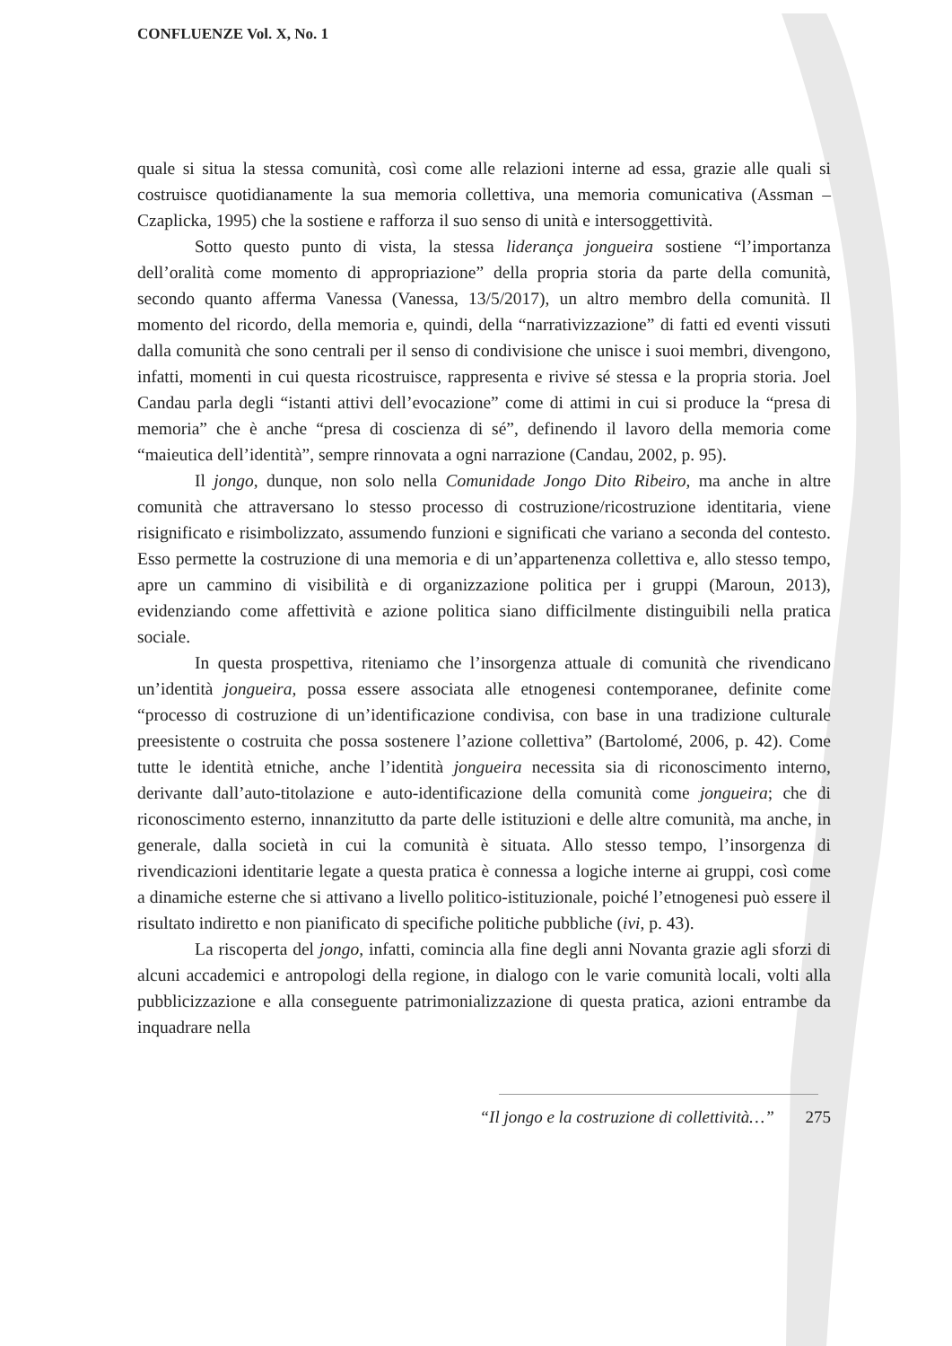CONFLUENZE Vol. X, No. 1
quale si situa la stessa comunità, così come alle relazioni interne ad essa, grazie alle quali si costruisce quotidianamente la sua memoria collettiva, una memoria comunicativa (Assman – Czaplicka, 1995) che la sostiene e rafforza il suo senso di unità e intersoggettività.
Sotto questo punto di vista, la stessa liderança jongueira sostiene “l’importanza dell’oralità come momento di appropriazione” della propria storia da parte della comunità, secondo quanto afferma Vanessa (Vanessa, 13/5/2017), un altro membro della comunità. Il momento del ricordo, della memoria e, quindi, della “narrativizzazione” di fatti ed eventi vissuti dalla comunità che sono centrali per il senso di condivisione che unisce i suoi membri, divengono, infatti, momenti in cui questa ricostruisce, rappresenta e rivive sé stessa e la propria storia. Joel Candau parla degli “istanti attivi dell’evocazione” come di attimi in cui si produce la “presa di memoria” che è anche “presa di coscienza di sé”, definendo il lavoro della memoria come “maieutica dell’identità”, sempre rinnovata a ogni narrazione (Candau, 2002, p. 95).
Il jongo, dunque, non solo nella Comunidade Jongo Dito Ribeiro, ma anche in altre comunità che attraversano lo stesso processo di costruzione/ricostruzione identitaria, viene risignificato e risimbolizzato, assumendo funzioni e significati che variano a seconda del contesto. Esso permette la costruzione di una memoria e di un’appartenenza collettiva e, allo stesso tempo, apre un cammino di visibilità e di organizzazione politica per i gruppi (Maroun, 2013), evidenziando come affettività e azione politica siano difficilmente distinguibili nella pratica sociale.
In questa prospettiva, riteniamo che l’insorgenza attuale di comunità che rivendicano un’identità jongueira, possa essere associata alle etnogenesi contemporanee, definite come “processo di costruzione di un’identificazione condivisa, con base in una tradizione culturale preesistente o costruita che possa sostenere l’azione collettiva” (Bartolomé, 2006, p. 42). Come tutte le identità etniche, anche l’identità jongueira necessita sia di riconoscimento interno, derivante dall’auto-titolazione e auto-identificazione della comunità come jongueira; che di riconoscimento esterno, innanzitutto da parte delle istituzioni e delle altre comunità, ma anche, in generale, dalla società in cui la comunità è situata. Allo stesso tempo, l’insorgenza di rivendicazioni identitarie legate a questa pratica è connessa a logiche interne ai gruppi, così come a dinamiche esterne che si attivano a livello politico-istituzionale, poiché l’etnogenesi può essere il risultato indiretto e non pianificato di specifiche politiche pubbliche (ivi, p. 43).
La riscoperta del jongo, infatti, comincia alla fine degli anni Novanta grazie agli sforzi di alcuni accademici e antropologi della regione, in dialogo con le varie comunità locali, volti alla pubblicizzazione e alla conseguente patrimonializzazione di questa pratica, azioni entrambe da inquadrare nella
“Il jongo e la costruzione di collettività…” 275